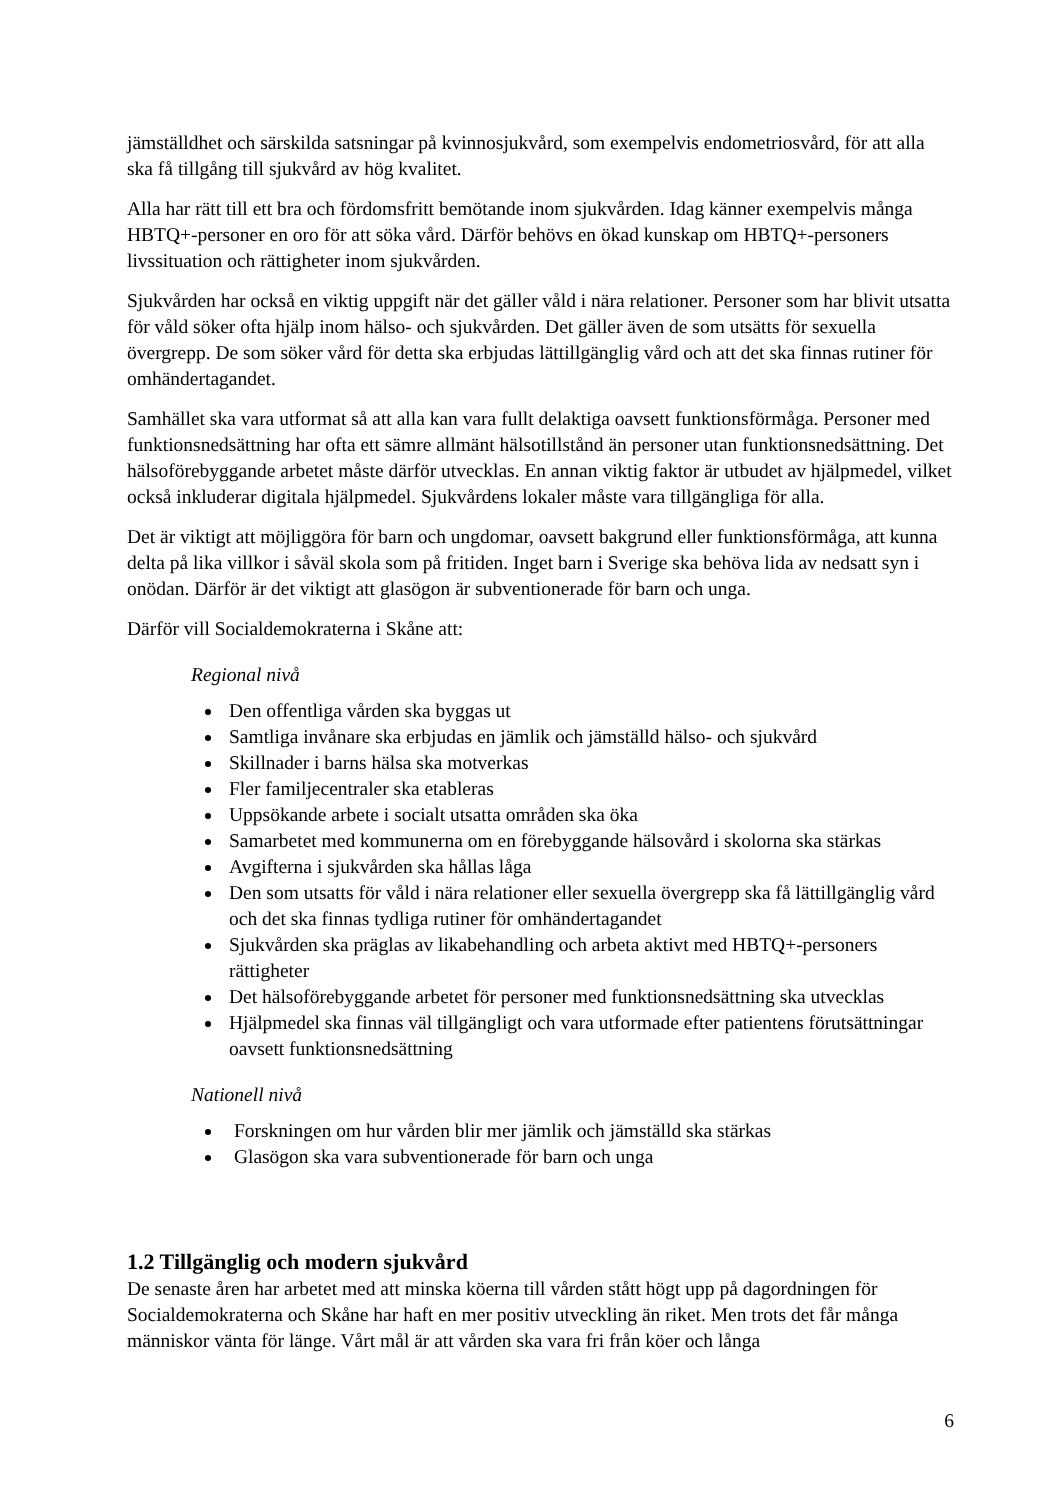jämställdhet och särskilda satsningar på kvinnosjukvård, som exempelvis endometriosvård, för att alla ska få tillgång till sjukvård av hög kvalitet.
Alla har rätt till ett bra och fördomsfritt bemötande inom sjukvården. Idag känner exempelvis många HBTQ+-personer en oro för att söka vård. Därför behövs en ökad kunskap om HBTQ+-personers livssituation och rättigheter inom sjukvården.
Sjukvården har också en viktig uppgift när det gäller våld i nära relationer. Personer som har blivit utsatta för våld söker ofta hjälp inom hälso- och sjukvården. Det gäller även de som utsätts för sexuella övergrepp. De som söker vård för detta ska erbjudas lättillgänglig vård och att det ska finnas rutiner för omhändertagandet.
Samhället ska vara utformat så att alla kan vara fullt delaktiga oavsett funktionsförmåga. Personer med funktionsnedsättning har ofta ett sämre allmänt hälsotillstånd än personer utan funktionsnedsättning. Det hälsoförebyggande arbetet måste därför utvecklas. En annan viktig faktor är utbudet av hjälpmedel, vilket också inkluderar digitala hjälpmedel. Sjukvårdens lokaler måste vara tillgängliga för alla.
Det är viktigt att möjliggöra för barn och ungdomar, oavsett bakgrund eller funktionsförmåga, att kunna delta på lika villkor i såväl skola som på fritiden. Inget barn i Sverige ska behöva lida av nedsatt syn i onödan. Därför är det viktigt att glasögon är subventionerade för barn och unga.
Därför vill Socialdemokraterna i Skåne att:
Regional nivå
Den offentliga vården ska byggas ut
Samtliga invånare ska erbjudas en jämlik och jämställd hälso- och sjukvård
Skillnader i barns hälsa ska motverkas
Fler familjecentraler ska etableras
Uppsökande arbete i socialt utsatta områden ska öka
Samarbetet med kommunerna om en förebyggande hälsovård i skolorna ska stärkas
Avgifterna i sjukvården ska hållas låga
Den som utsatts för våld i nära relationer eller sexuella övergrepp ska få lättillgänglig vård och det ska finnas tydliga rutiner för omhändertagandet
Sjukvården ska präglas av likabehandling och arbeta aktivt med HBTQ+-personers rättigheter
Det hälsoförebyggande arbetet för personer med funktionsnedsättning ska utvecklas
Hjälpmedel ska finnas väl tillgängligt och vara utformade efter patientens förutsättningar oavsett funktionsnedsättning
Nationell nivå
Forskningen om hur vården blir mer jämlik och jämställd ska stärkas
Glasögon ska vara subventionerade för barn och unga
1.2 Tillgänglig och modern sjukvård
De senaste åren har arbetet med att minska köerna till vården stått högt upp på dagordningen för Socialdemokraterna och Skåne har haft en mer positiv utveckling än riket. Men trots det får många människor vänta för länge. Vårt mål är att vården ska vara fri från köer och långa
6